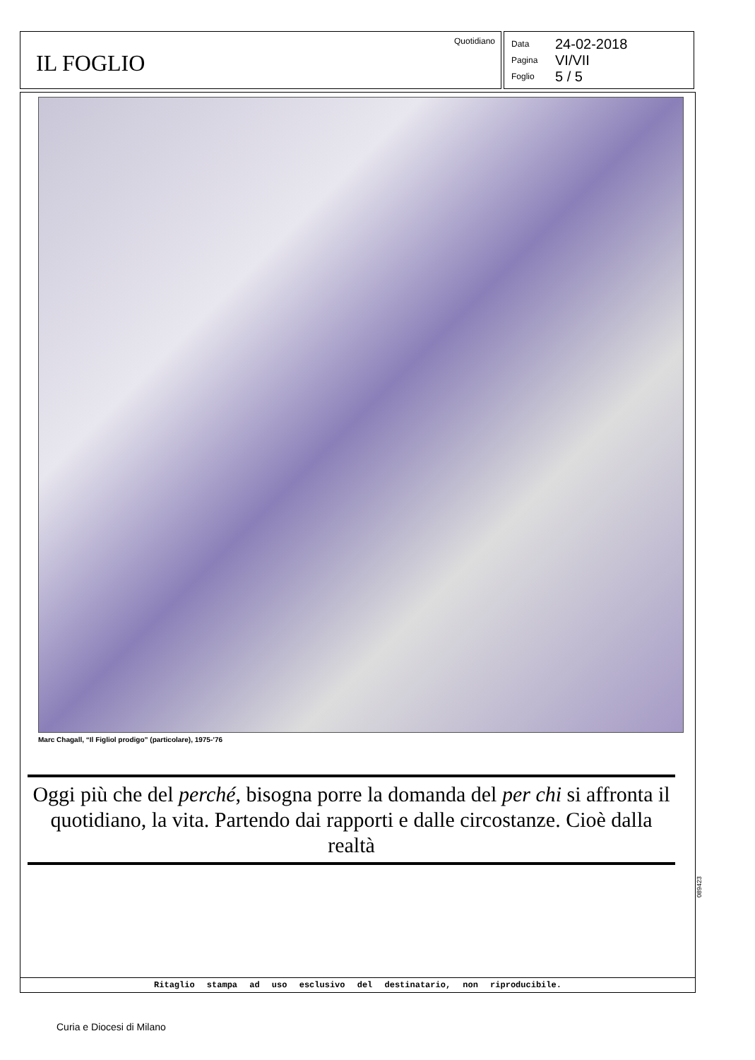Quotidiano
IL FOGLIO
Data 24-02-2018
Pagina VI/VII
Foglio 5 / 5
Marc Chagall, “Il Figliol prodigo” (particolare), 1975-’76
Oggi più che del perché, bisogna porre la domanda del per chi si affronta il quotidiano, la vita. Partendo dai rapporti e dalle circostanze. Cioè dalla realtà
Ritaglio stampa ad uso esclusivo del destinatario, non riproducibile.
089423
Curia e Diocesi di Milano